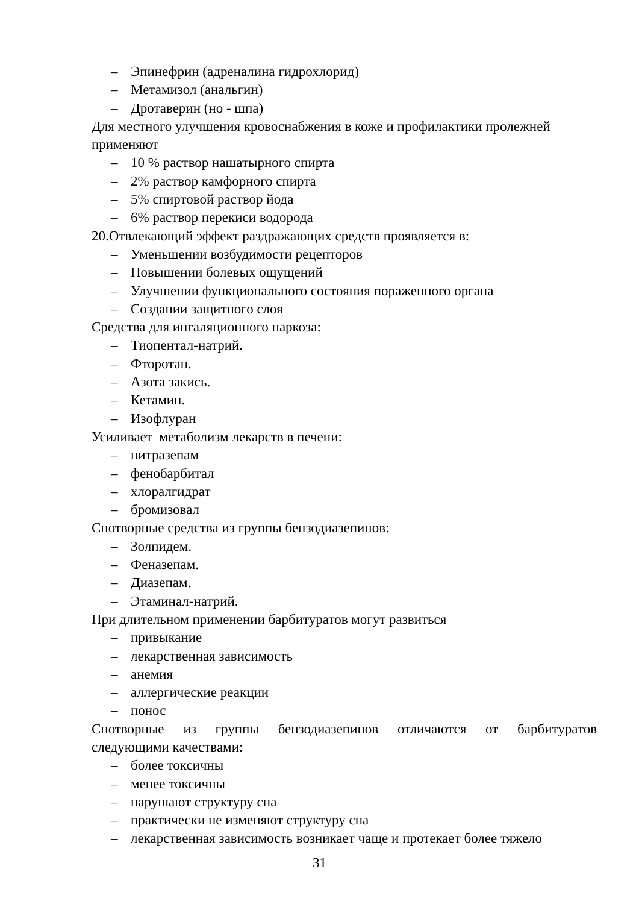– Эпинефрин (адреналина гидрохлорид)
– Метамизол (анальгин)
– Дротаверин (но - шпа)
Для местного улучшения кровоснабжения в коже и профилактики пролежней применяют
– 10 % раствор нашатырного спирта
– 2% раствор камфорного спирта
– 5% спиртовой раствор йода
– 6% раствор перекиси водорода
20.Отвлекающий эффект раздражающих средств проявляется в:
– Уменьшении возбудимости рецепторов
– Повышении болевых ощущений
– Улучшении функционального состояния пораженного органа
– Создании защитного слоя
Средства для ингаляционного наркоза:
– Тиопентал-натрий.
– Фторотан.
– Азота закись.
– Кетамин.
– Изофлуран
Усиливает метаболизм лекарств в печени:
– нитразепам
– фенобарбитал
– хлоралгидрат
– бромизовал
Снотворные средства из группы бензодиазепинов:
– Золпидем.
– Феназепам.
– Диазепам.
– Этаминал-натрий.
При длительном применении барбитуратов могут развиться
– привыкание
– лекарственная зависимость
– анемия
– аллергические реакции
– понос
Снотворные из группы бензодиазепинов отличаются от барбитуратов
следующими качествами:
– более токсичны
– менее токсичны
– нарушают структуру сна
– практически не изменяют структуру сна
– лекарственная зависимость возникает чаще и протекает более тяжело
31